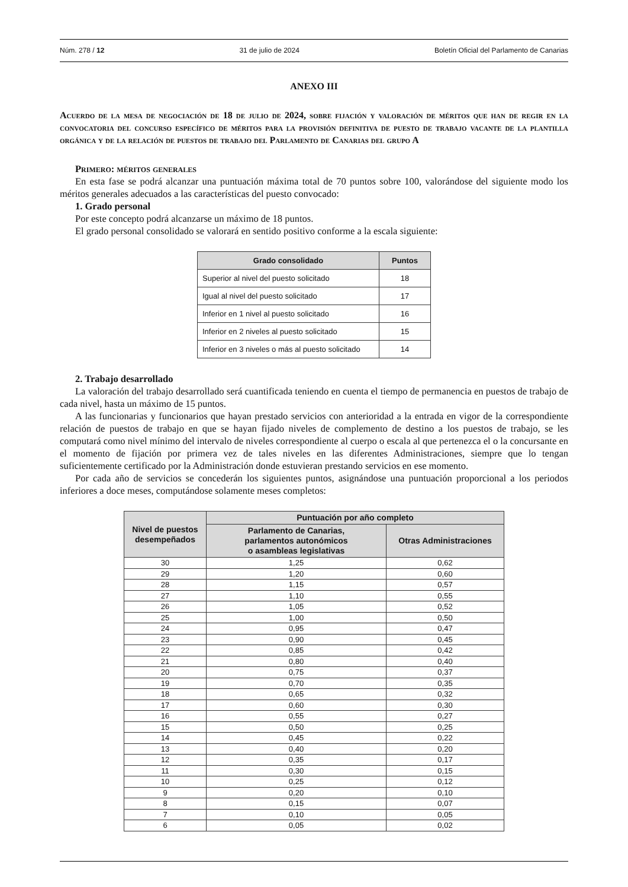Núm. 278 / 12 31 de julio de 2024 Boletín Oficial del Parlamento de Canarias
ANEXO III
Acuerdo de la mesa de negociación de 18 de julio de 2024, sobre fijación y valoración de méritos que han de regir en la convocatoria del concurso específico de méritos para la provisión definitiva de puesto de trabajo vacante de la plantilla orgánica y de la relación de puestos de trabajo del Parlamento de Canarias del grupo A
Primero: méritos generales
En esta fase se podrá alcanzar una puntuación máxima total de 70 puntos sobre 100, valorándose del siguiente modo los méritos generales adecuados a las características del puesto convocado:
1. Grado personal
Por este concepto podrá alcanzarse un máximo de 18 puntos.
El grado personal consolidado se valorará en sentido positivo conforme a la escala siguiente:
| Grado consolidado | Puntos |
| --- | --- |
| Superior al nivel del puesto solicitado | 18 |
| Igual al nivel del puesto solicitado | 17 |
| Inferior en 1 nivel al puesto solicitado | 16 |
| Inferior en 2 niveles al puesto solicitado | 15 |
| Inferior en 3 niveles o más al puesto solicitado | 14 |
2. Trabajo desarrollado
La valoración del trabajo desarrollado será cuantificada teniendo en cuenta el tiempo de permanencia en puestos de trabajo de cada nivel, hasta un máximo de 15 puntos.
A las funcionarias y funcionarios que hayan prestado servicios con anterioridad a la entrada en vigor de la correspondiente relación de puestos de trabajo en que se hayan fijado niveles de complemento de destino a los puestos de trabajo, se les computará como nivel mínimo del intervalo de niveles correspondiente al cuerpo o escala al que pertenezca el o la concursante en el momento de fijación por primera vez de tales niveles en las diferentes Administraciones, siempre que lo tengan suficientemente certificado por la Administración donde estuvieran prestando servicios en ese momento.
Por cada año de servicios se concederán los siguientes puntos, asignándose una puntuación proporcional a los periodos inferiores a doce meses, computándose solamente meses completos:
| Nivel de puestos desempeñados | Puntuación por año completo | |
| --- | --- | --- |
| | Parlamento de Canarias, parlamentos autonómicos o asambleas legislativas | Otras Administraciones |
| 30 | 1,25 | 0,62 |
| 29 | 1,20 | 0,60 |
| 28 | 1,15 | 0,57 |
| 27 | 1,10 | 0,55 |
| 26 | 1,05 | 0,52 |
| 25 | 1,00 | 0,50 |
| 24 | 0,95 | 0,47 |
| 23 | 0,90 | 0,45 |
| 22 | 0,85 | 0,42 |
| 21 | 0,80 | 0,40 |
| 20 | 0,75 | 0,37 |
| 19 | 0,70 | 0,35 |
| 18 | 0,65 | 0,32 |
| 17 | 0,60 | 0,30 |
| 16 | 0,55 | 0,27 |
| 15 | 0,50 | 0,25 |
| 14 | 0,45 | 0,22 |
| 13 | 0,40 | 0,20 |
| 12 | 0,35 | 0,17 |
| 11 | 0,30 | 0,15 |
| 10 | 0,25 | 0,12 |
| 9 | 0,20 | 0,10 |
| 8 | 0,15 | 0,07 |
| 7 | 0,10 | 0,05 |
| 6 | 0,05 | 0,02 |